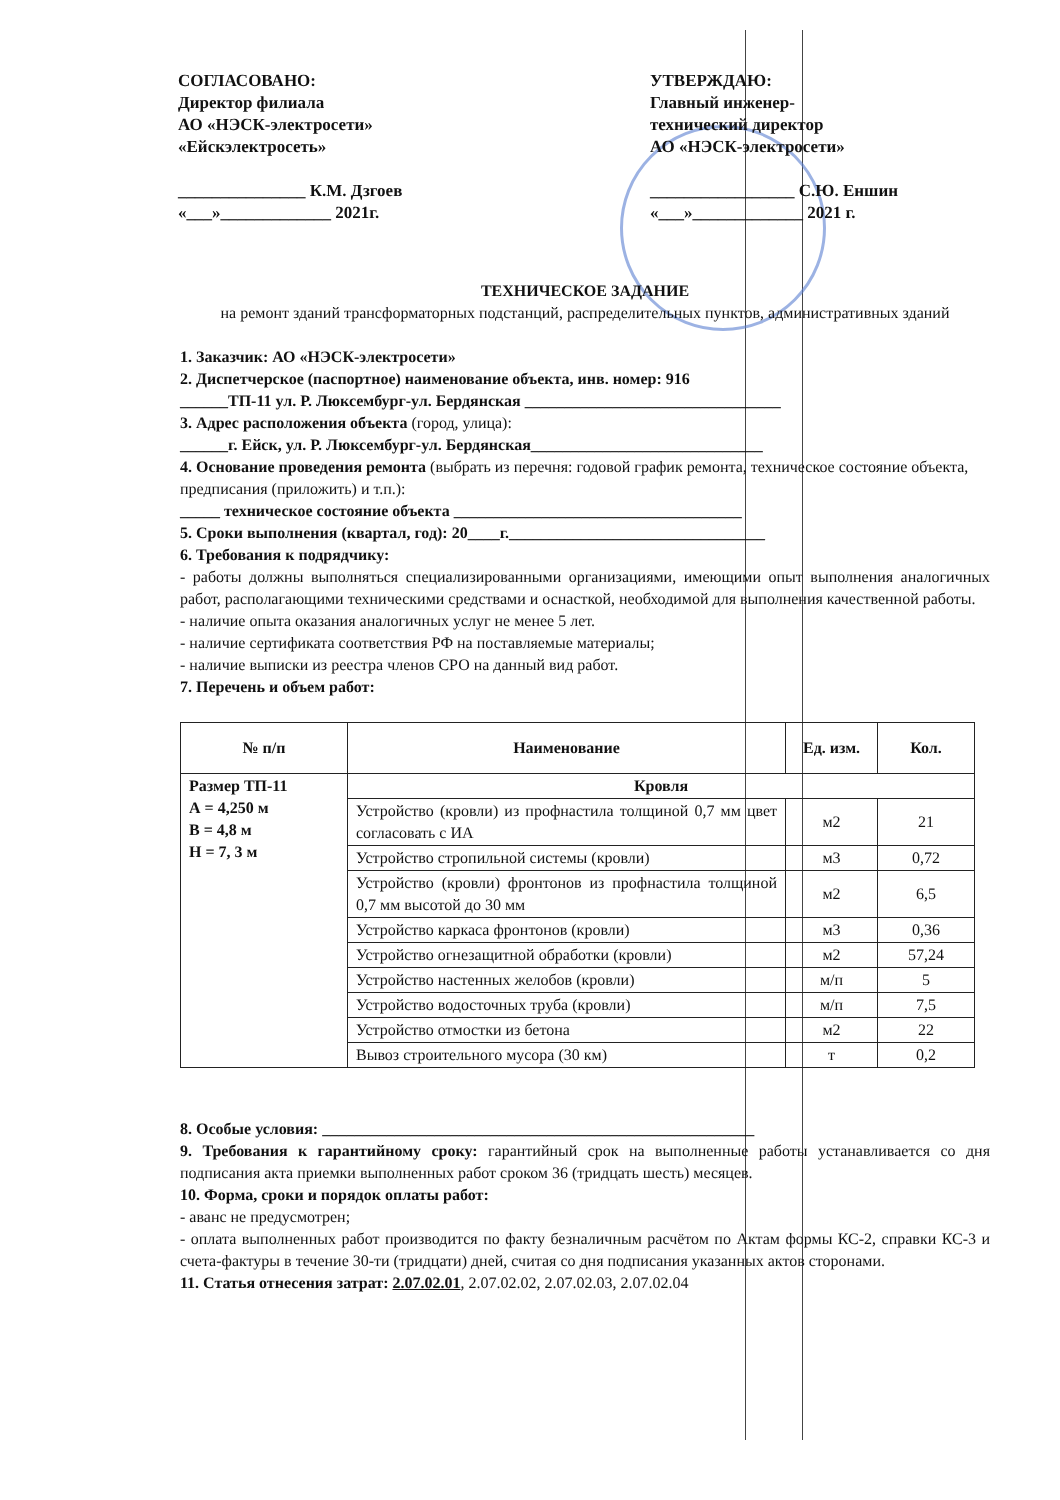СОГЛАСОВАНО:
Директор филиала
АО «НЭСК-электросети»
«Ейскэлектросеть»
_______________ К.М. Дзгоев
«___»_____________ 2021г.
УТВЕРЖДАЮ:
Главный инженер-
технический директор
АО «НЭСК-электросети»
_________________ С.Ю. Еншин
«___»_____________ 2021 г.
ТЕХНИЧЕСКОЕ ЗАДАНИЕ
на ремонт зданий трансформаторных подстанций, распределительных пунктов, административных зданий
1. Заказчик: АО «НЭСК-электросети»
2. Диспетчерское (паспортное) наименование объекта, инв. номер: 916
______ТП-11 ул. Р. Люксембург-ул. Бердянская ________________________________
3. Адрес расположения объекта (город, улица):
______г. Ейск, ул. Р. Люксембург-ул. Бердянская_____________________________
4. Основание проведения ремонта (выбрать из перечня: годовой график ремонта, техническое состояние объекта, предписания (приложить) и т.п.):
_____ техническое состояние объекта ____________________________________
5. Сроки выполнения (квартал, год): 20____г.________________________________
6. Требования к подрядчику:
- работы должны выполняться специализированными организациями, имеющими опыт выполнения аналогичных работ, располагающими техническими средствами и оснасткой, необходимой для выполнения качественной работы.
- наличие опыта оказания аналогичных услуг не менее 5 лет.
- наличие сертификата соответствия РФ на поставляемые материалы;
- наличие выписки из реестра членов СРО на данный вид работ.
7. Перечень и объем работ:
| № п/п | Наименование | Ед. изм. | Кол. |
| --- | --- | --- | --- |
| Размер ТП-11 А = 4,250 м В = 4,8 м Н = 7, 3 м | Кровля | | |
| | Устройство (кровли) из профнастила толщиной 0,7 мм цвет согласовать с ИА | м2 | 21 |
| | Устройство стропильной системы (кровли) | м3 | 0,72 |
| | Устройство (кровли) фронтонов из профнастила толщиной 0,7 мм высотой до 30 мм | м2 | 6,5 |
| | Устройство каркаса фронтонов (кровли) | м3 | 0,36 |
| | Устройство огнезащитной обработки (кровли) | м2 | 57,24 |
| | Устройство настенных желобов (кровли) | м/п | 5 |
| | Устройство водосточных труба (кровли) | м/п | 7,5 |
| | Устройство отмостки из бетона | м2 | 22 |
| | Вывоз строительного мусора (30 км) | т | 0,2 |
8. Особые условия: ______________________________________________________
9. Требования к гарантийному сроку: гарантийный срок на выполненные работы устанавливается со дня подписания акта приемки выполненных работ сроком 36 (тридцать шесть) месяцев.
10. Форма, сроки и порядок оплаты работ:
- аванс не предусмотрен;
- оплата выполненных работ производится по факту безналичным расчётом по Актам формы КС-2, справки КС-3 и счета-фактуры в течение 30-ти (тридцати) дней, считая со дня подписания указанных актов сторонами.
11. Статья отнесения затрат: 2.07.02.01, 2.07.02.02, 2.07.02.03, 2.07.02.04